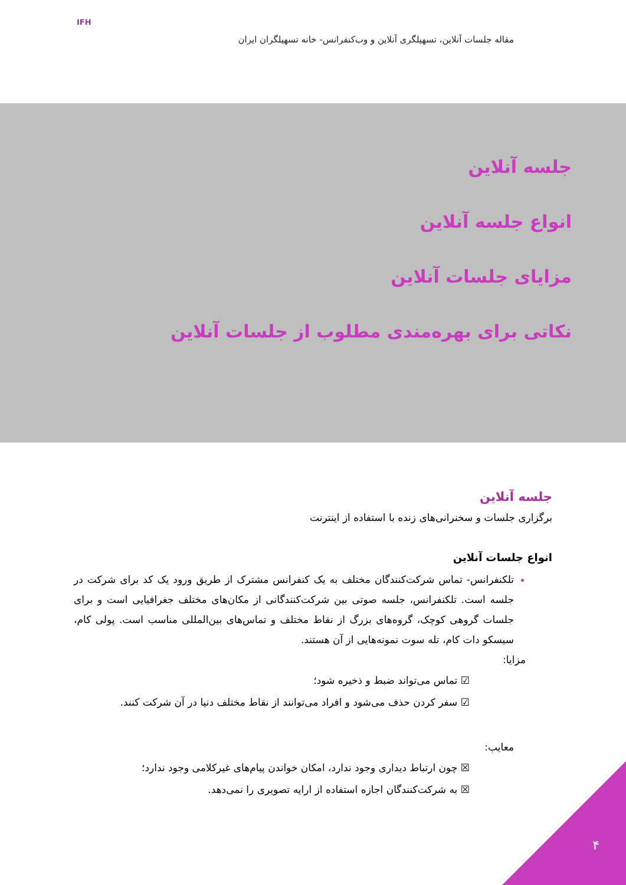مقاله جلسات آنلاین، تسهیلگری آنلاین و وب‌کنفرانس- خانه تسهیلگران ایران
IFH
جلسه آنلاین
انواع جلسه آنلاین
مزایای جلسات آنلاین
نکاتی برای بهره‌مندی مطلوب از جلسات آنلاین
جلسه آنلاین
برگزاری جلسات و سخنرانی‌های زنده با استفاده از اینترنت
انواع جلسات آنلاین
تلکنفرانس- تماس شرکت‌کنندگان مختلف به یک کنفرانس مشترک از طریق ورود یک کد برای شرکت در جلسه است. تلکنفرانس، جلسه صوتی بین شرکت‌کنندگانی از مکان‌های مختلف جغرافیایی است و برای جلسات گروهی کوچک، گروه‌های بزرگ از نقاط مختلف و تماس‌های بین‌المللی مناسب است. پولی کام، سیسکو دات کام، تله سوت نمونه‌هایی از آن هستند.
مزایا:
☑ تماس می‌تواند ضبط و ذخیره شود؛
☑ سفر کردن حذف می‌شود و افراد می‌توانند از نقاط مختلف دنیا در آن شرکت کنند.
معایب:
☒ چون ارتباط دیداری وجود ندارد، امکان خواندن پیام‌های غیرکلامی وجود ندارد؛
☒ به شرکت‌کنندگان اجازه استفاده از ارایه تصویری را نمی‌دهد.
۴